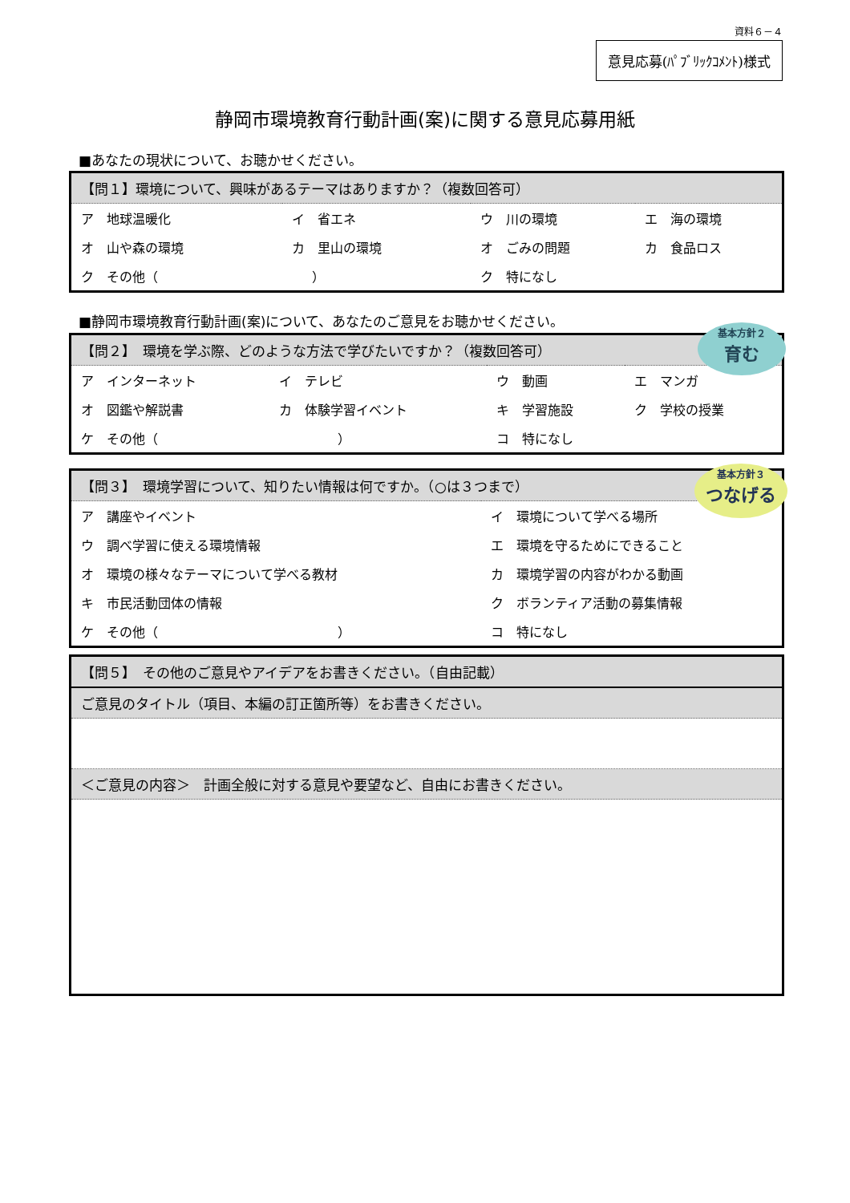資料６－４
意見応募(ﾊﾟﾌﾞﾘｯｸｺﾒﾝﾄ)様式
静岡市環境教育行動計画(案)に関する意見応募用紙
■あなたの現状について、お聴かせください。
| 【問１】環境について、興味があるテーマはありますか？（複数回答可） | | | |
| --- | --- | --- | --- |
| ア 地球温暖化 | イ 省エネ | ウ 川の環境 | エ 海の環境 |
| オ 山や森の環境 | カ 里山の環境 | オ ごみの問題 | カ 食品ロス |
| ク その他（ ） | | ク 特になし | |
■静岡市環境教育行動計画(案)について、あなたのご意見をお聴かせください。
| 【問２】 環境を学ぶ際、どのような方法で学びたいですか？（複数回答可） | | | |
| --- | --- | --- | --- |
| ア インターネット | イ テレビ | ウ 動画 | エ マンガ |
| オ 図鑑や解説書 | カ 体験学習イベント | キ 学習施設 | ク 学校の授業 |
| ケ その他（ ） | | コ 特になし | |
基本方針２
育む
| 【問３】 環境学習について、知りたい情報は何ですか。（○は３つまで） | |
| --- | --- |
| ア 講座やイベント | イ 環境について学べる場所 |
| ウ 調べ学習に使える環境情報 | エ 環境を守るためにできること |
| オ 環境の様々なテーマについて学べる教材 | カ 環境学習の内容がわかる動画 |
| キ 市民活動団体の情報 | ク ボランティア活動の募集情報 |
| ケ その他（ ） | コ 特になし |
基本方針３
つなげる
| 【問５】 その他のご意見やアイデアをお書きください。（自由記載） |
| --- |
| ご意見のタイトル（項目、本編の訂正箇所等）をお書きください。 |
| ＜ご意見の内容＞ 計画全般に対する意見や要望など、自由にお書きください。 |